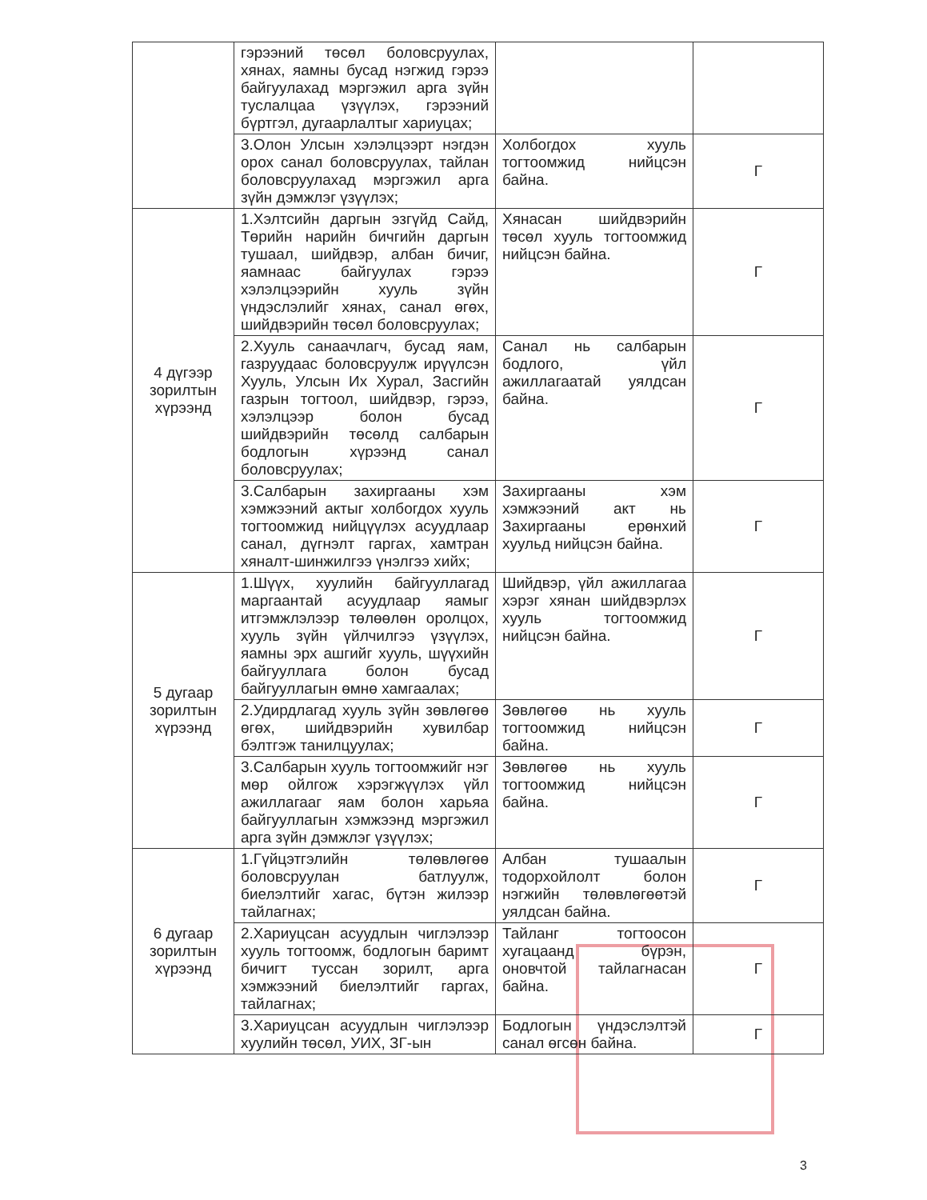| | гэрээний төсөл боловсруулах, хянах, яамны бусад нэгжид гэрээ байгуулахад мэргэжил арга зүйн туслалцаа үзүүлэх, гэрээний бүртгэл, дугаарлалтыг хариуцах; | | |
| | 3.Олон Улсын хэлэлцээрт нэгдэн орох санал боловсруулах, тайлан боловсруулахад мэргэжил арга зүйн дэмжлэг үзүүлэх; | Холбогдох хууль тогтоомжид нийцсэн байна. | Г |
| 4 дүгээр зорилтын хүрээнд | 1.Хэлтсийн даргын эзгүйд Сайд, Төрийн нарийн бичгийн даргын тушаал, шийдвэр, албан бичиг, яамнаас байгуулах гэрээ хэлэлцээрийн хууль зүйн үндэслэлийг хянах, санал өгөх, шийдвэрийн төсөл боловсруулах; | Хянасан шийдвэрийн төсөл хууль тогтоомжид нийцсэн байна. | Г |
| | 2.Хууль санаачлагч, бусад яам, газруудаас боловсруулж ирүүлсэн Хууль, Улсын Их Хурал, Засгийн газрын тогтоол, шийдвэр, гэрээ, хэлэлцээр болон бусад шийдвэрийн төсөлд салбарын бодлогын хүрээнд санал боловсруулах; | Санал нь салбарын бодлого, үйл ажиллагаатай уялдсан байна. | Г |
| | 3.Салбарын захиргааны хэм хэмжээний актыг холбогдох хууль тогтоомжид нийцүүлэх асуудлаар санал, дүгнэлт гаргах, хамтран хяналт-шинжилгээ үнэлгээ хийх; | Захиргааны хэм хэмжээний акт нь Захиргааны ерөнхий хуульд нийцсэн байна. | Г |
| 5 дугаар зорилтын хүрээнд | 1.Шүүх, хуулийн байгууллагад маргаантай асуудлаар яамыг итгэмжлэлээр төлөөлөн оролцох, хууль зүйн үйлчилгээ үзүүлэх, яамны эрх ашгийг хууль, шүүхийн байгууллага болон бусад байгууллагын өмнө хамгаалах; | Шийдвэр, үйл ажиллагаа хэрэг хянан шийдвэрлэх хууль тогтоомжид нийцсэн байна. | Г |
| | 2.Удирдлагад хууль зүйн зөвлөгөө өгөх, шийдвэрийн хувилбар бэлтгэж танилцуулах; | Зөвлөгөө нь хууль тогтоомжид нийцсэн байна. | Г |
| | 3.Салбарын хууль тогтоомжийг нэг мөр ойлгож хэрэгжүүлэх үйл ажиллагааг яам болон харьяа байгууллагын хэмжээнд мэргэжил арга зүйн дэмжлэг үзүүлэх; | Зөвлөгөө нь хууль тогтоомжид нийцсэн байна. | Г |
| 6 дугаар зорилтын хүрээнд | 1.Гүйцэтгэлийн төлөвлөгөө боловсруулан батлуулж, биелэлтийг хагас, бүтэн жилээр тайлагнах; | Албан тушаалын тодорхойлолт болон нэгжийн төлөвлөгөөтэй уялдсан байна. | Г |
| | 2.Хариуцсан асуудлын чиглэлээр хууль тогтоомж, бодлогын баримт бичигт туссан зорилт, арга хэмжээний биелэлтийг гаргах, тайлагнах; | Тайланг тогтоосон хугацаанд бүрэн, оновчтой тайлагнасан байна. | Г |
| | 3.Хариуцсан асуудлын чиглэлээр хуулийн төсөл, УИХ, ЗГ-ын | Бодлогын үндэслэлтэй санал өгсөн байна. | Г |
3